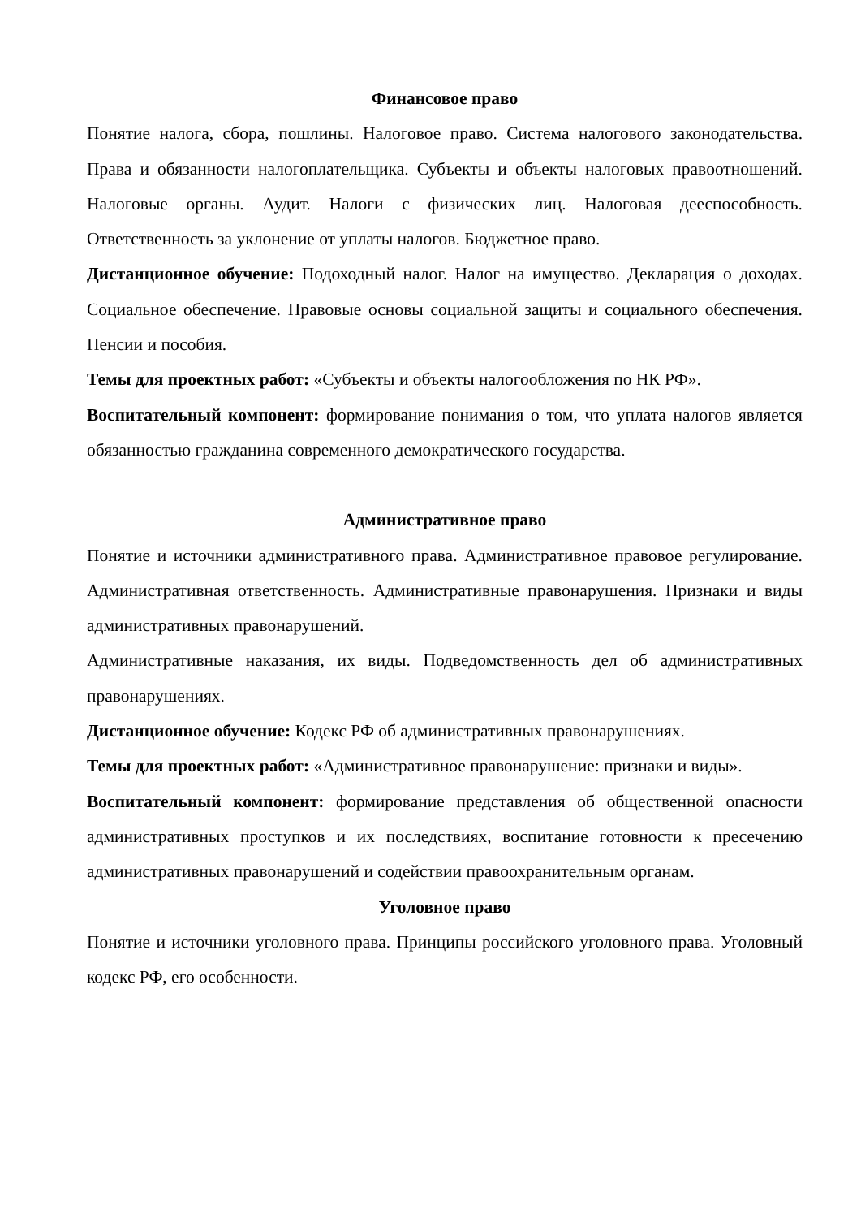Финансовое право
Понятие налога, сбора, пошлины. Налоговое право. Система налогового законодательства. Права и обязанности налогоплательщика. Субъекты и объекты налоговых правоотношений. Налоговые органы. Аудит. Налоги с физических лиц. Налоговая дееспособность. Ответственность за уклонение от уплаты налогов. Бюджетное право.
Дистанционное обучение: Подоходный налог. Налог на имущество. Декларация о доходах. Социальное обеспечение. Правовые основы социальной защиты и социального обеспечения. Пенсии и пособия.
Темы для проектных работ: «Субъекты и объекты налогообложения по НК РФ».
Воспитательный компонент: формирование понимания о том, что уплата налогов является обязанностью гражданина современного демократического государства.
Административное право
Понятие и источники административного права. Административное правовое регулирование. Административная ответственность. Административные правонарушения. Признаки и виды административных правонарушений.
Административные наказания, их виды. Подведомственность дел об административных правонарушениях.
Дистанционное обучение: Кодекс РФ об административных правонарушениях.
Темы для проектных работ: «Административное правонарушение: признаки и виды».
Воспитательный компонент: формирование представления об общественной опасности административных проступков и их последствиях, воспитание готовности к пресечению административных правонарушений и содействии правоохранительным органам.
Уголовное право
Понятие и источники уголовного права. Принципы российского уголовного права. Уголовный кодекс РФ, его особенности.